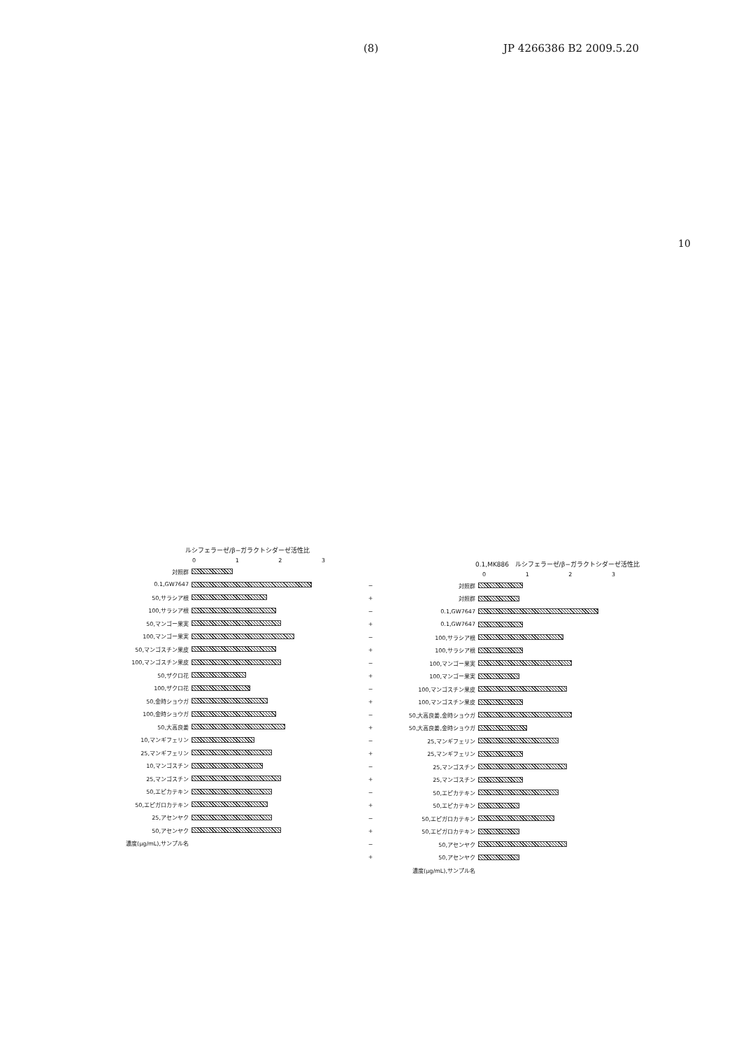(8) JP 4266386 B2 2009.5.20
10
ルシフェラーゼ/β−ガラクトシダーゼ活性比
0123
対照群
0.1,GW7647
50,サラシア根
100,サラシア根
50,マンゴー果実
100,マンゴー果実
50,マンゴスチン果皮
100,マンゴスチン果皮
50,ザクロ花
100,ザクロ花
50,金時ショウガ
100,金時ショウガ
50,大高良姜
10,マンギフェリン
25,マンギフェリン
10,マンゴスチン
25,マンゴスチン
50,エピカテキン
50,エピガロカテキン
25,アセンヤク
50,アセンヤク
濃度(μg/mL),サンプル名
0.1,MK886 ルシフェラーゼ/β−ガラクトシダーゼ活性比
0123
− 対照群
+ 対照群
− 0.1,GW7647
+ 0.1,GW7647
− 100,サラシア根
+ 100,サラシア根
− 100,マンゴー果実
+ 100,マンゴー果実
− 100,マンゴスチン果皮
+ 100,マンゴスチン果皮
− 50,大高良姜,金時ショウガ
+ 50,大高良姜,金時ショウガ
− 25,マンギフェリン
+ 25,マンギフェリン
− 25,マンゴスチン
+ 25,マンゴスチン
− 50,エピカテキン
+ 50,エピカテキン
− 50,エピガロカテキン
+ 50,エピガロカテキン
− 50,アセンヤク
+ 50,アセンヤク
濃度(μg/mL),サンプル名